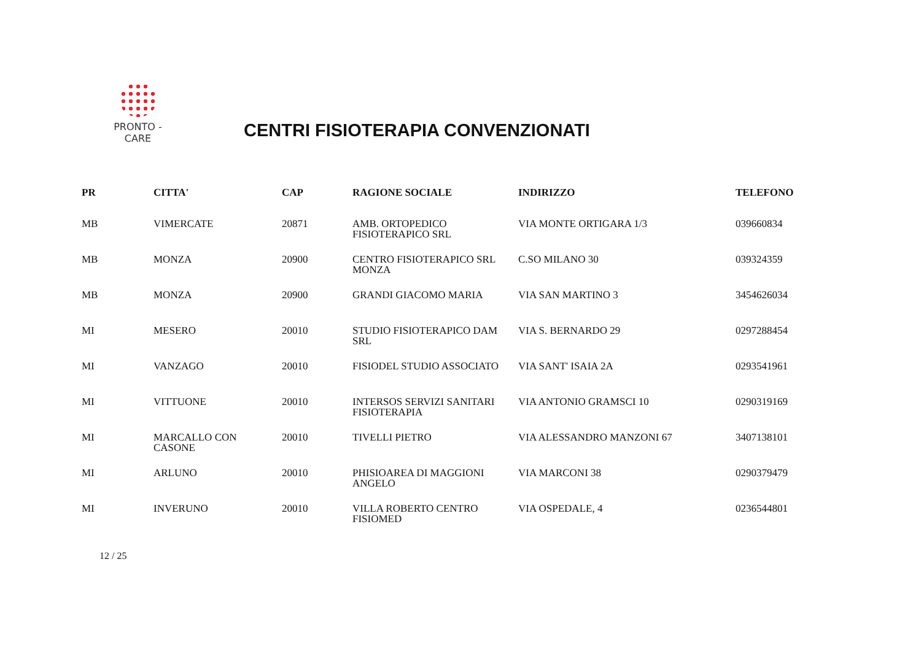PRONTO - CARE
CENTRI FISIOTERAPIA CONVENZIONATI
| PR | CITTA' | CAP | RAGIONE SOCIALE | INDIRIZZO | TELEFONO |
| --- | --- | --- | --- | --- | --- |
| MB | VIMERCATE | 20871 | AMB. ORTOPEDICO FISIOTERAPICO SRL | VIA MONTE ORTIGARA 1/3 | 039660834 |
| MB | MONZA | 20900 | CENTRO FISIOTERAPICO SRL MONZA | C.SO MILANO 30 | 039324359 |
| MB | MONZA | 20900 | GRANDI GIACOMO MARIA | VIA SAN MARTINO 3 | 3454626034 |
| MI | MESERO | 20010 | STUDIO FISIOTERAPICO DAM SRL | VIA S. BERNARDO 29 | 0297288454 |
| MI | VANZAGO | 20010 | FISIODEL STUDIO ASSOCIATO | VIA SANT' ISAIA 2A | 0293541961 |
| MI | VITTUONE | 20010 | INTERSOS SERVIZI SANITARI FISIOTERAPIA | VIA ANTONIO GRAMSCI 10 | 0290319169 |
| MI | MARCALLO CON CASONE | 20010 | TIVELLI PIETRO | VIA ALESSANDRO MANZONI 67 | 3407138101 |
| MI | ARLUNO | 20010 | PHISIOAREA DI MAGGIONI ANGELO | VIA MARCONI 38 | 0290379479 |
| MI | INVERUNO | 20010 | VILLA ROBERTO CENTRO FISIOMED | VIA OSPEDALE, 4 | 0236544801 |
12 / 25